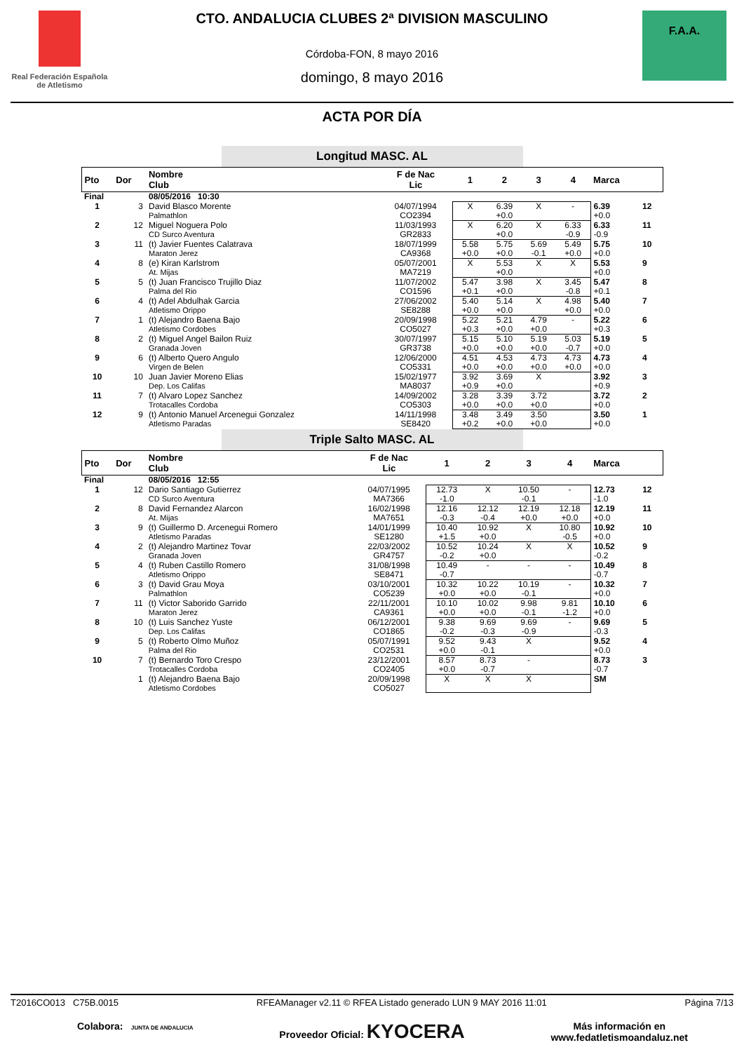Real Federación Española de Atletismo
CTO. ANDALUCIA CLUBES 2ª DIVISION MASCULINO
Córdoba-FON, 8 mayo 2016
domingo, 8 mayo 2016
F.A.A.
ACTA POR DÍA
Longitud MASC. AL
| Pto | Dor | Nombre Club | F de Nac Lic | 1 | 2 | 3 | 4 | Marca | |
| --- | --- | --- | --- | --- | --- | --- | --- | --- | --- |
| Final | | 08/05/2016 10:30 | | | | | | | |
| 1 | 3 | David Blasco Morente Palmathlon | 04/07/1994 CO2394 | X | 6.39 +0.0 | X | - | 6.39 +0.0 | 12 |
| 2 | 12 | Miguel Noguera Polo CD Surco Aventura | 11/03/1993 GR2833 | X | 6.20 +0.0 | X | 6.33 -0.9 | 6.33 -0.9 | 11 |
| 3 | 11 | (t) Javier Fuentes Calatrava Maraton Jerez | 18/07/1999 CA9368 | 5.58 +0.0 | 5.75 +0.0 | 5.69 -0.1 | 5.49 +0.0 | 5.75 +0.0 | 10 |
| 4 | 8 | (e) Kiran Karlstrom At. Mijas | 05/07/2001 MA7219 | X | 5.53 +0.0 | X | X | 5.53 +0.0 | 9 |
| 5 | 5 | (t) Juan Francisco Trujillo Diaz Palma del Rio | 11/07/2002 CO1596 | 5.47 +0.1 | 3.98 +0.0 | X | 3.45 -0.8 | 5.47 +0.1 | 8 |
| 6 | 4 | (t) Adel Abdulhak Garcia Atletismo Orippo | 27/06/2002 SE8288 | 5.40 +0.0 | 5.14 +0.0 | X | 4.98 +0.0 | 5.40 +0.0 | 7 |
| 7 | 1 | (t) Alejandro Baena Bajo Atletismo Cordobes | 20/09/1998 CO5027 | 5.22 +0.3 | 5.21 +0.0 | 4.79 +0.0 | - | 5.22 +0.3 | 6 |
| 8 | 2 | (t) Miguel Angel Bailon Ruiz Granada Joven | 30/07/1997 GR3738 | 5.15 +0.0 | 5.10 +0.0 | 5.19 +0.0 | 5.03 -0.7 | 5.19 +0.0 | 5 |
| 9 | 6 | (t) Alberto Quero Angulo Virgen de Belen | 12/06/2000 CO5331 | 4.51 +0.0 | 4.53 +0.0 | 4.73 +0.0 | 4.73 +0.0 | 4.73 +0.0 | 4 |
| 10 | 10 | Juan Javier Moreno Elias Dep. Los Califas | 15/02/1977 MA8037 | 3.92 +0.9 | 3.69 +0.0 | X | | 3.92 +0.9 | 3 |
| 11 | 7 | (t) Alvaro Lopez Sanchez Trotacalles Cordoba | 14/09/2002 CO5303 | 3.28 +0.0 | 3.39 +0.0 | 3.72 +0.0 | | 3.72 +0.0 | 2 |
| 12 | 9 | (t) Antonio Manuel Arcenegui Gonzalez Atletismo Paradas | 14/11/1998 SE8420 | 3.48 +0.2 | 3.49 +0.0 | 3.50 +0.0 | | 3.50 +0.0 | 1 |
Triple Salto MASC. AL
| Pto | Dor | Nombre Club | F de Nac Lic | 1 | 2 | 3 | 4 | Marca | |
| --- | --- | --- | --- | --- | --- | --- | --- | --- | --- |
| Final | | 08/05/2016 12:55 | | | | | | | |
| 1 | 12 | Dario Santiago Gutierrez CD Surco Aventura | 04/07/1995 MA7366 | 12.73 -1.0 | X | 10.50 -0.1 | - | 12.73 -1.0 | 12 |
| 2 | 8 | David Fernandez Alarcon At. Mijas | 16/02/1998 MA7651 | 12.16 -0.3 | 12.12 -0.4 | 12.19 +0.0 | 12.18 +0.0 | 12.19 +0.0 | 11 |
| 3 | 9 | (t) Guillermo D. Arcenegui Romero Atletismo Paradas | 14/01/1999 SE1280 | 10.40 +1.5 | 10.92 +0.0 | X | 10.80 -0.5 | 10.92 +0.0 | 10 |
| 4 | 2 | (t) Alejandro Martinez Tovar Granada Joven | 22/03/2002 GR4757 | 10.52 -0.2 | 10.24 +0.0 | X | X | 10.52 -0.2 | 9 |
| 5 | 4 | (t) Ruben Castillo Romero Atletismo Orippo | 31/08/1998 SE8471 | 10.49 -0.7 | - | - | - | 10.49 -0.7 | 8 |
| 6 | 3 | (t) David Grau Moya Palmathlon | 03/10/2001 CO5239 | 10.32 +0.0 | 10.22 +0.0 | 10.19 -0.1 | - | 10.32 +0.0 | 7 |
| 7 | 11 | (t) Victor Saborido Garrido Maraton Jerez | 22/11/2001 CA9361 | 10.10 +0.0 | 10.02 +0.0 | 9.98 -0.1 | 9.81 -1.2 | 10.10 +0.0 | 6 |
| 8 | 10 | (t) Luis Sanchez Yuste Dep. Los Califas | 06/12/2001 CO1865 | 9.38 -0.2 | 9.69 -0.3 | 9.69 -0.9 | - | 9.69 -0.3 | 5 |
| 9 | 5 | (t) Roberto Olmo Muñoz Palma del Rio | 05/07/1991 CO2531 | 9.52 +0.0 | 9.43 -0.1 | X | | 9.52 +0.0 | 4 |
| 10 | 7 | (t) Bernardo Toro Crespo Trotacalles Cordoba | 23/12/2001 CO2405 | 8.57 +0.0 | 8.73 -0.7 | - | | 8.73 -0.7 | 3 |
| | 1 | (t) Alejandro Baena Bajo Atletismo Cordobes | 20/09/1998 CO5027 | X | X | X | | SM | |
T2016CO013 C75B.0015 RFEAManager v2.11 © RFEA Listado generado LUN 9 MAY 2016 11:01 Página 7/13
Colabora: JUNTA DE ANDALUCIA Proveedor Oficial: KYOCERA Más información en
www.fedatletismoandaluz.net